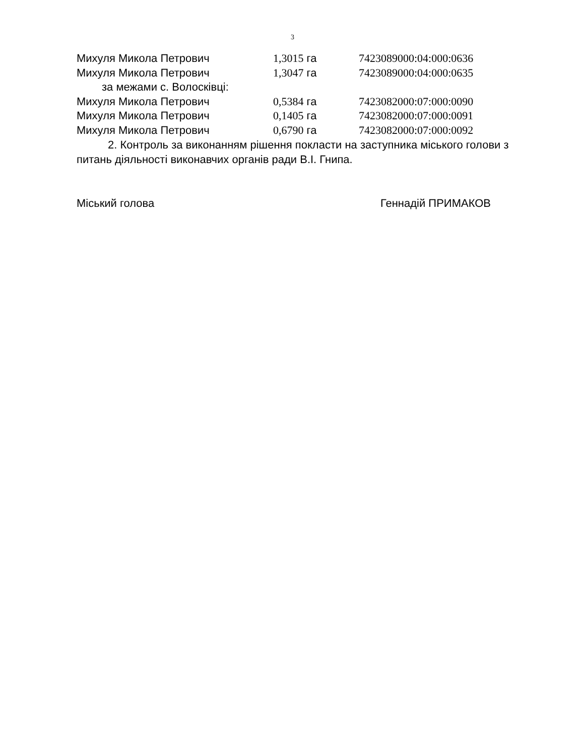3
Михуля Микола Петрович 1,3015 га 7423089000:04:000:0636
Михуля Микола Петрович 1,3047 га 7423089000:04:000:0635
за межами с. Волосківці:
Михуля Микола Петрович 0,5384 га 7423082000:07:000:0090
Михуля Микола Петрович 0,1405 га 7423082000:07:000:0091
Михуля Микола Петрович 0,6790 га 7423082000:07:000:0092
2. Контроль за виконанням рішення покласти на заступника міського голови з питань діяльності виконавчих органів ради В.І. Гнипа.
Міський голова Геннадій ПРИМАКОВ